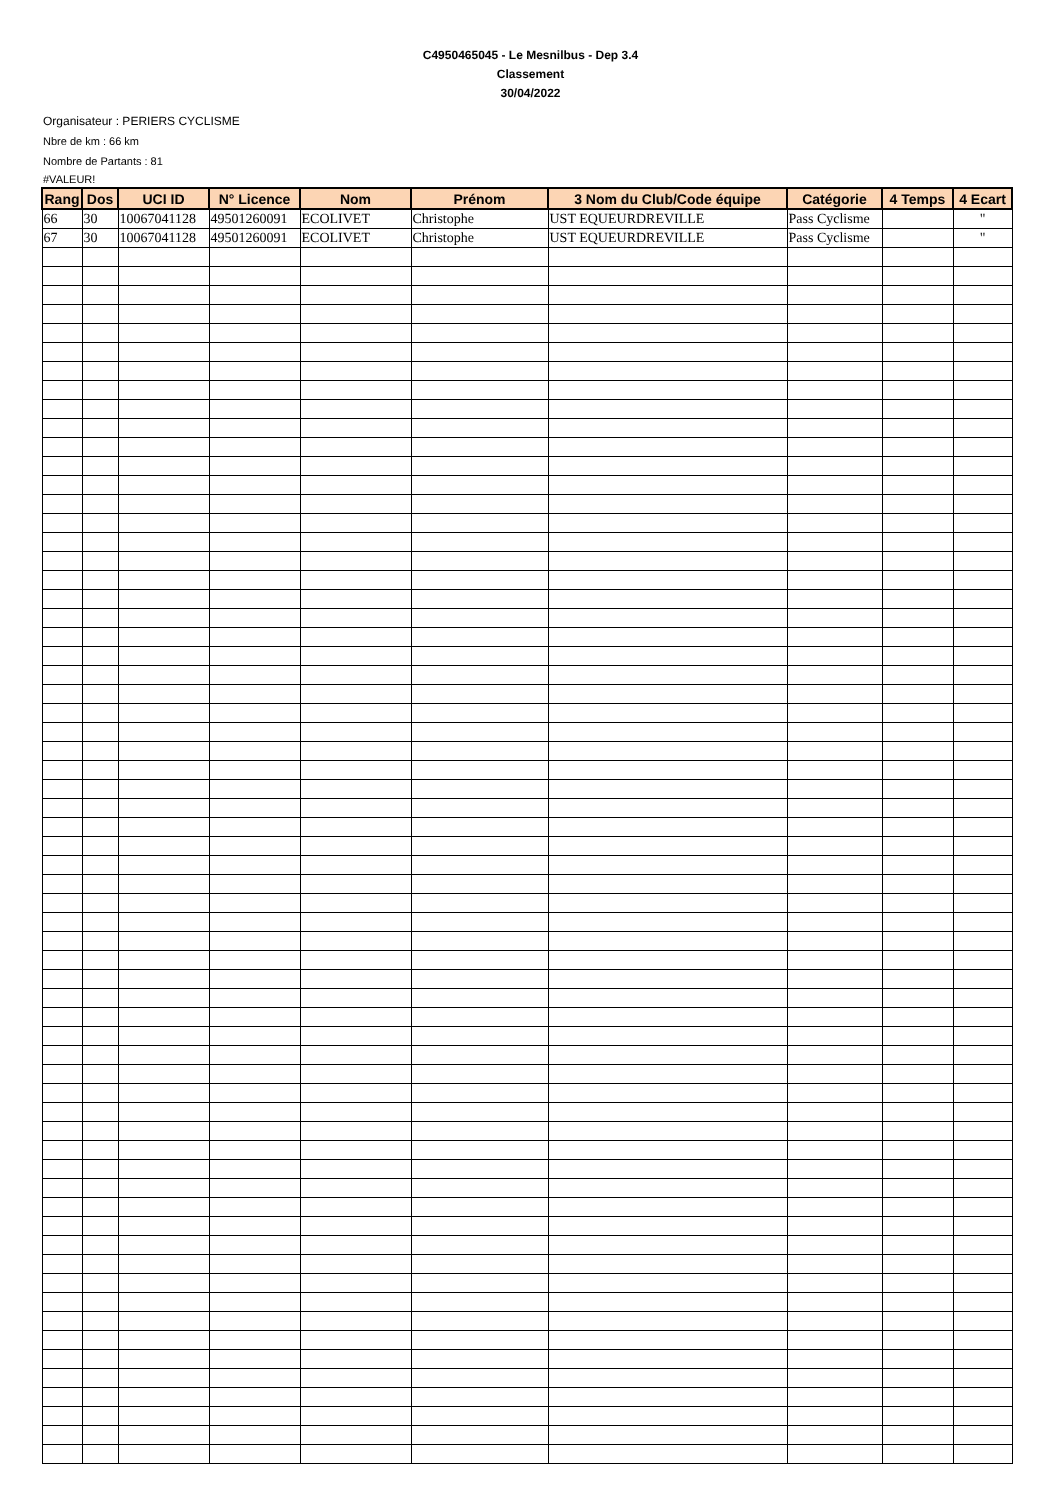C4950465045 - Le Mesnilbus - Dep 3.4
Classement
30/04/2022
Organisateur : PERIERS CYCLISME
Nbre de km : 66 km
Nombre de Partants : 81
#VALEUR!
| Rang | Dos | UCI ID | N° Licence | Nom | Prénom | 3 Nom du Club/Code équipe | Catégorie | 4 Temps | 4 Ecart |
| --- | --- | --- | --- | --- | --- | --- | --- | --- | --- |
| 66 | 30 | 10067041128 | 49501260091 | ECOLIVET | Christophe | UST EQUEURDREVILLE | Pass Cyclisme | | " |
| 67 | 30 | 10067041128 | 49501260091 | ECOLIVET | Christophe | UST EQUEURDREVILLE | Pass Cyclisme | | " |